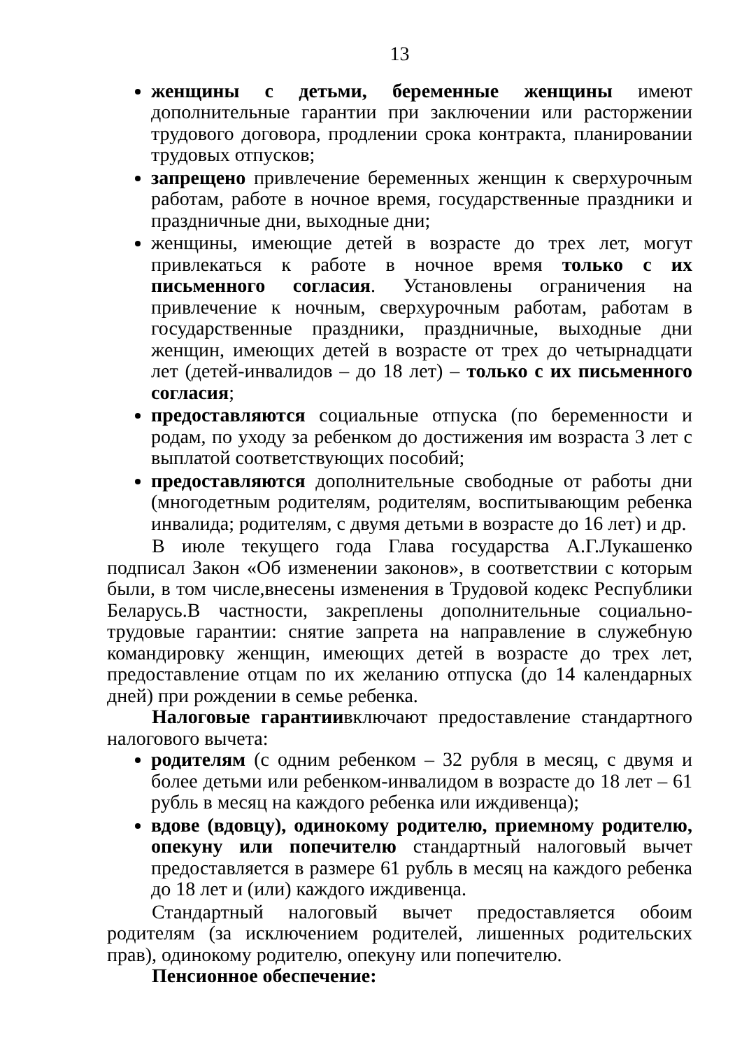13
женщины с детьми, беременные женщины имеют дополнительные гарантии при заключении или расторжении трудового договора, продлении срока контракта, планировании трудовых отпусков;
запрещено привлечение беременных женщин к сверхурочным работам, работе в ночное время, государственные праздники и праздничные дни, выходные дни;
женщины, имеющие детей в возрасте до трех лет, могут привлекаться к работе в ночное время только с их письменного согласия. Установлены ограничения на привлечение к ночным, сверхурочным работам, работам в государственные праздники, праздничные, выходные дни женщин, имеющих детей в возрасте от трех до четырнадцати лет (детей-инвалидов – до 18 лет) – только с их письменного согласия;
предоставляются социальные отпуска (по беременности и родам, по уходу за ребенком до достижения им возраста 3 лет с выплатой соответствующих пособий;
предоставляются дополнительные свободные от работы дни (многодетным родителям, родителям, воспитывающим ребенка инвалида; родителям, с двумя детьми в возрасте до 16 лет) и др.
В июле текущего года Глава государства А.Г.Лукашенко подписал Закон «Об изменении законов», в соответствии с которым были, в том числе,внесены изменения в Трудовой кодекс Республики Беларусь.В частности, закреплены дополнительные социально-трудовые гарантии: снятие запрета на направление в служебную командировку женщин, имеющих детей в возрасте до трех лет, предоставление отцам по их желанию отпуска (до 14 календарных дней) при рождении в семье ребенка.
Налоговые гарантиивключают предоставление стандартного налогового вычета:
родителям (с одним ребенком – 32 рубля в месяц, с двумя и более детьми или ребенком-инвалидом в возрасте до 18 лет – 61 рубль в месяц на каждого ребенка или иждивенца);
вдове (вдовцу), одинокому родителю, приемному родителю, опекуну или попечителю стандартный налоговый вычет предоставляется в размере 61 рубль в месяц на каждого ребенка до 18 лет и (или) каждого иждивенца.
Стандартный налоговый вычет предоставляется обоим родителям (за исключением родителей, лишенных родительских прав), одинокому родителю, опекуну или попечителю.
Пенсионное обеспечение: